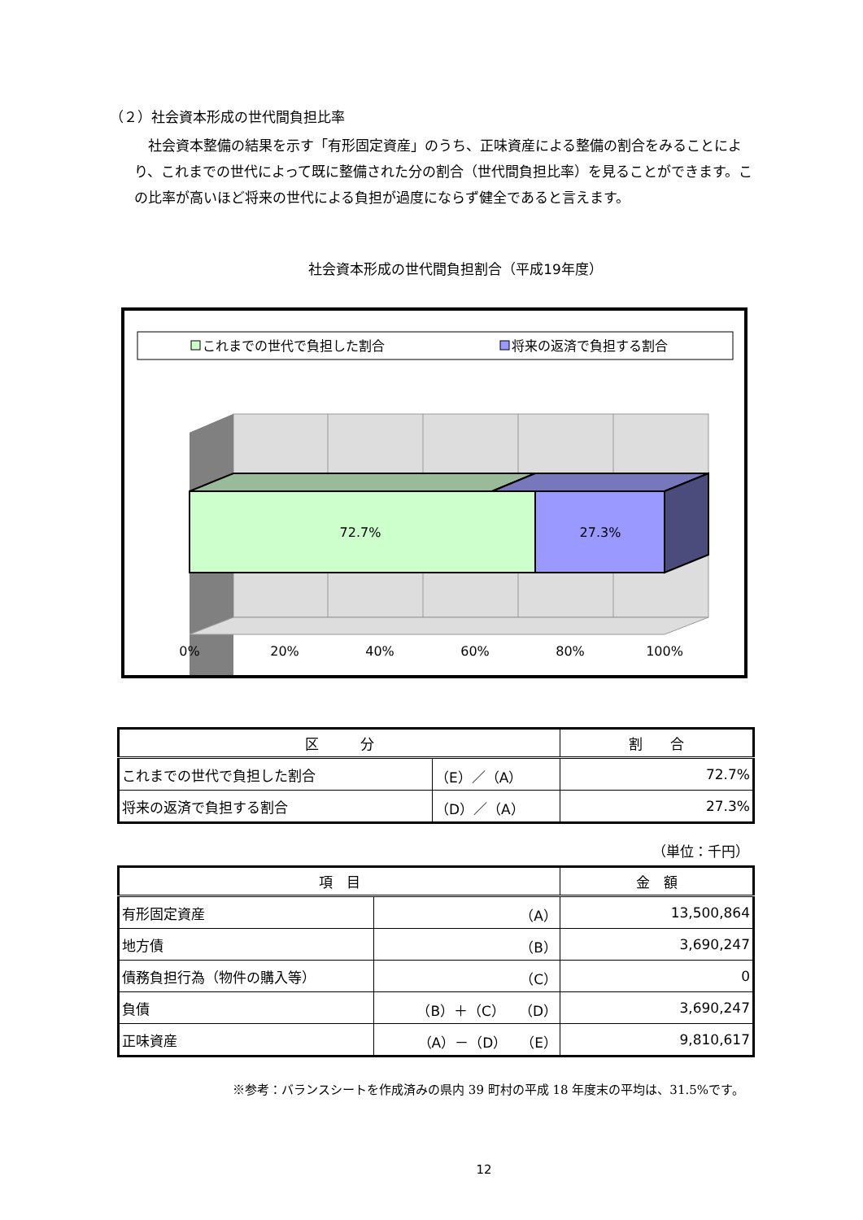（２）社会資本形成の世代間負担比率
社会資本整備の結果を示す「有形固定資産」のうち、正味資産による整備の割合をみることにより、これまでの世代によって既に整備された分の割合（世代間負担比率）を見ることができます。この比率が高いほど将来の世代による負担が過度にならず健全であると言えます。
社会資本形成の世代間負担割合（平成19年度）
これまでの世代で負担した割合
将来の返済で負担する割合
72.7%
27.3%
0%
20%
40%
60%
80%
100%
| 区 分 | | 割 合 |
| --- | --- | --- |
| これまでの世代で負担した割合 | （E）／（A） | 72.7% |
| 将来の返済で負担する割合 | （D）／（A） | 27.3% |
（単位：千円）
| 項 目 | | 金 額 |
| --- | --- | --- |
| 有形固定資産 | （A） | 13,500,864 |
| 地方債 | （B） | 3,690,247 |
| 債務負担行為（物件の購入等） | （C） | 0 |
| 負債 | （B）＋（C） （D） | 3,690,247 |
| 正味資産 | （A）－（D） （E） | 9,810,617 |
※参考：バランスシートを作成済みの県内 39 町村の平成 18 年度末の平均は、31.5%です。
12